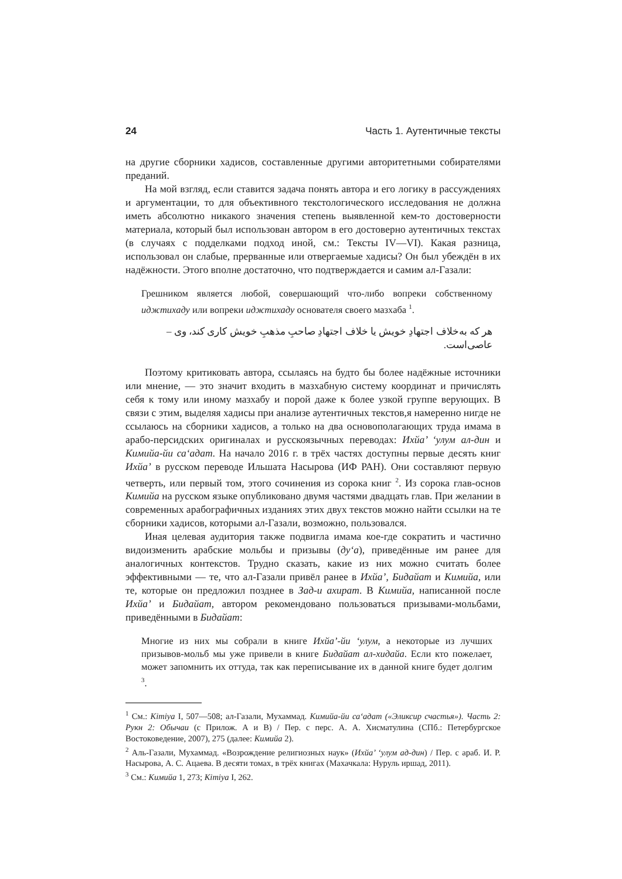24 Часть 1. Аутентичные тексты
на другие сборники хадисов, составленные другими авторитетными собирателями преданий.
На мой взгляд, если ставится задача понять автора и его логику в рассуждениях и аргументации, то для объективного текстологического исследования не должна иметь абсолютно никакого значения степень выявленной кем-то достоверности материала, который был использован автором в его достоверно аутентичных текстах (в случаях с подделками подход иной, см.: Тексты IV—VI). Какая разница, использовал он слабые, прерванные или отвергаемые хадисы? Он был убеждён в их надёжности. Этого вполне достаточно, что подтверждается и самим ал-Газали:
Грешником является любой, совершающий что-либо вопреки собственному иджтихаду или вопреки иджтихаду основателя своего мазхаба <sup>1</sup>.
هر که به‌خلاف اجتهادِ خویش یا خلاف اجتهادِ صاحبِ مذهبِ خویش کاری کند، وی – عاصی‌است.
Поэтому критиковать автора, ссылаясь на будто бы более надёжные источники или мнение, — это значит входить в мазхабную систему координат и причислять себя к тому или иному мазхабу и порой даже к более узкой группе верующих. В связи с этим, выделяя хадисы при анализе аутентичных текстов,я намеренно нигде не ссылаюсь на сборники хадисов, а только на два основополагающих труда имама в арабо-персидских оригиналах и русскоязычных переводах: Ихйа’ ‘улум ал-дин и Кимийа-йи са‘адат. На начало 2016 г. в трёх частях доступны первые десять книг Ихйа’ в русском переводе Ильшата Насырова (ИФ РАН). Они составляют первую четверть, или первый том, этого сочинения из сорока книг <sup>2</sup>. Из сорока глав-основ Кимийа на русском языке опубликовано двумя частями двадцать глав. При желании в современных арабографичных изданиях этих двух текстов можно найти ссылки на те сборники хадисов, которыми ал-Газали, возможно, пользовался.
Иная целевая аудитория также подвигла имама кое-где сократить и частично видоизменить арабские мольбы и призывы (ду‘а), приведённые им ранее для аналогичных контекстов. Трудно сказать, какие из них можно считать более эффективными — те, что ал-Газали привёл ранее в Ихйа’, Бидайат и Кимийа, или те, которые он предложил позднее в Зад-и ахират. В Кимийа, написанной после Ихйа’ и Бидайат, автором рекомендовано пользоваться призывами-мольбами, приведёнными в Бидайат:
Многие из них мы собрали в книге Ихйа’-йи ‘улум, а некоторые из лучших призывов-мольб мы уже привели в книге Бидайат ал-хидайа. Если кто пожелает, может запомнить их оттуда, так как переписывание их в данной книге будет долгим <sup>3</sup>.
<sup>1</sup> См.: Kimiya I, 507—508; ал-Газали, Мухаммад. Кимийа-йи са‘адат («Эликсир счастья»). Часть 2: Рукн 2: Обычаи (с Прилож. А и В) / Пер. с перс. А. А. Хисматулина (СПб.: Петербургское Востоковедение, 2007), 275 (далее: Кимийа 2).
<sup>2</sup> Аль-Газали, Мухаммад. «Возрождение религиозных наук» (Ихйа’ ‘улум ад-дин) / Пер. с араб. И. Р. Насырова, А. С. Ацаева. В десяти томах, в трёх книгах (Махачкала: Нуруль иршад, 2011).
<sup>3</sup> См.: Кимийа 1, 273; Kimiya I, 262.